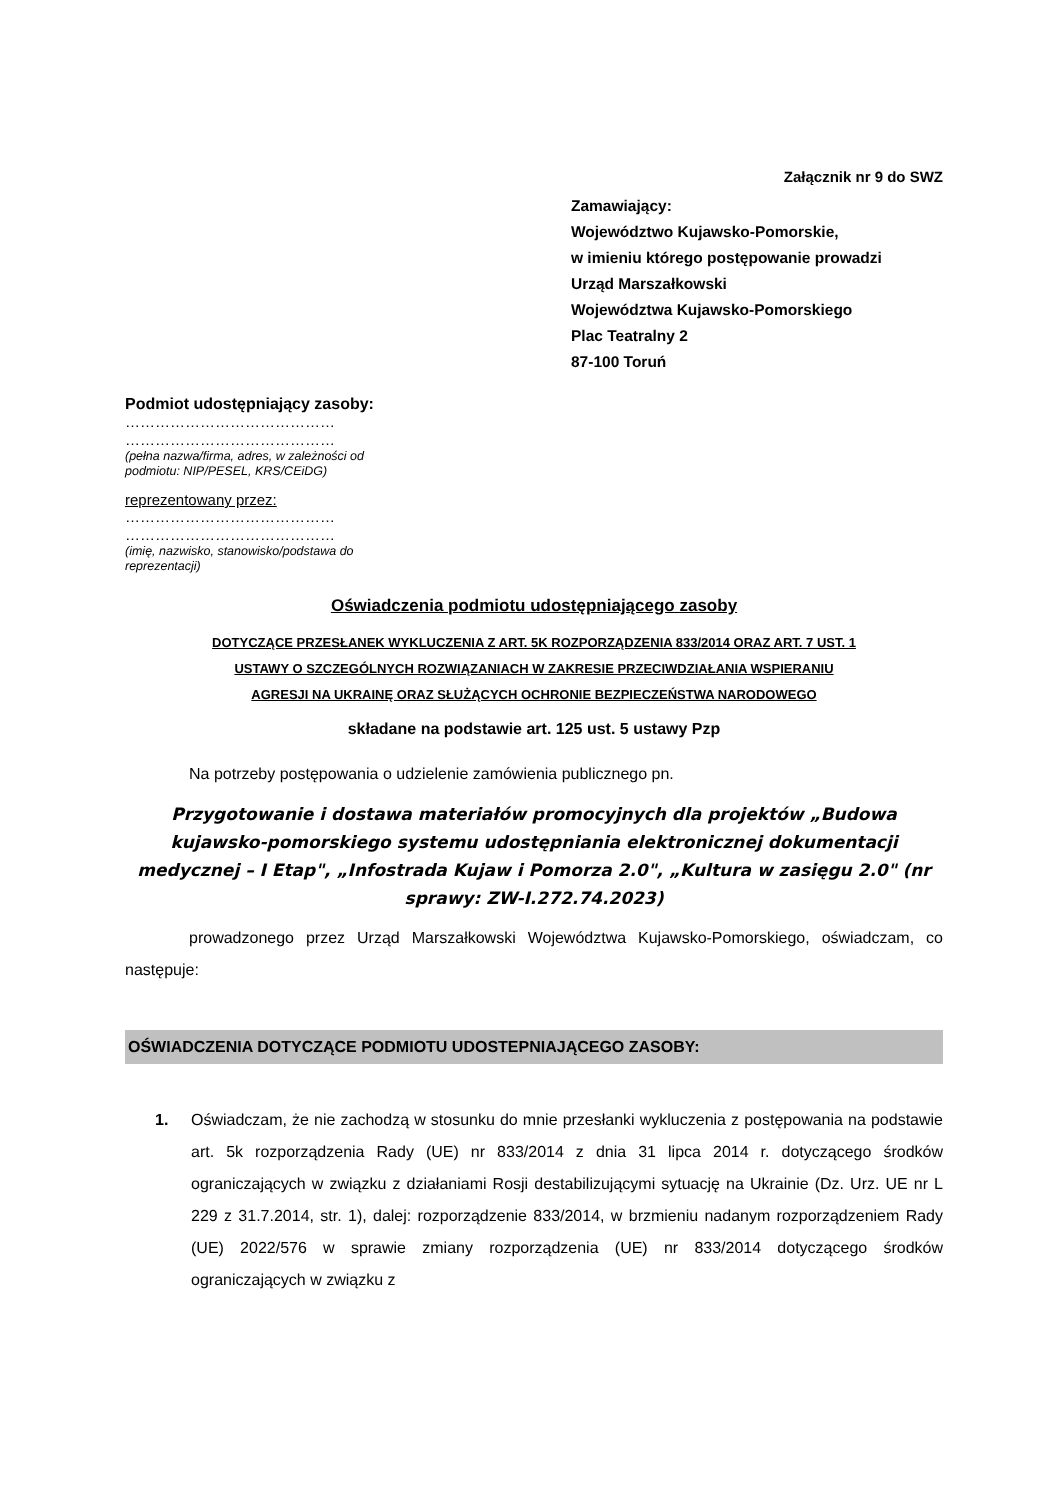Załącznik nr 9 do SWZ
Zamawiający:
Województwo Kujawsko-Pomorskie,
w imieniu którego postępowanie prowadzi
Urząd Marszałkowski
Województwa Kujawsko-Pomorskiego
Plac Teatralny 2
87-100 Toruń
Podmiot udostępniający zasoby:
……………………………………
……………………………………
(pełna nazwa/firma, adres, w zależności od
podmiotu: NIP/PESEL, KRS/CEiDG)
reprezentowany przez:
……………………………………
……………………………………
(imię, nazwisko, stanowisko/podstawa do
reprezentacji)
Oświadczenia podmiotu udostępniającego zasoby
DOTYCZĄCE PRZESŁANEK WYKLUCZENIA Z ART. 5K ROZPORZĄDZENIA 833/2014 ORAZ ART. 7 UST. 1
USTAWY O SZCZEGÓLNYCH ROZWIĄZANIACH W ZAKRESIE PRZECIWDZIAŁANIA WSPIERANIU
AGRESJI NA UKRAINĘ ORAZ SŁUŻĄCYCH OCHRONIE BEZPIECZEŃSTWA NARODOWEGO
składane na podstawie art. 125 ust. 5 ustawy Pzp
Na potrzeby postępowania o udzielenie zamówienia publicznego pn.
Przygotowanie i dostawa materiałów promocyjnych dla projektów „Budowa kujawsko-pomorskiego systemu udostępniania elektronicznej dokumentacji medycznej – I Etap", „Infostrada Kujaw i Pomorza 2.0", „Kultura w zasięgu 2.0" (nr sprawy: ZW-I.272.74.2023)
prowadzonego przez Urząd Marszałkowski Województwa Kujawsko-Pomorskiego, oświadczam, co następuje:
OŚWIADCZENIA DOTYCZĄCE PODMIOTU UDOSTEPNIAJĄCEGO ZASOBY:
1. Oświadczam, że nie zachodzą w stosunku do mnie przesłanki wykluczenia z postępowania na podstawie art. 5k rozporządzenia Rady (UE) nr 833/2014 z dnia 31 lipca 2014 r. dotyczącego środków ograniczających w związku z działaniami Rosji destabilizującymi sytuację na Ukrainie (Dz. Urz. UE nr L 229 z 31.7.2014, str. 1), dalej: rozporządzenie 833/2014, w brzmieniu nadanym rozporządzeniem Rady (UE) 2022/576 w sprawie zmiany rozporządzenia (UE) nr 833/2014 dotyczącego środków ograniczających w związku z